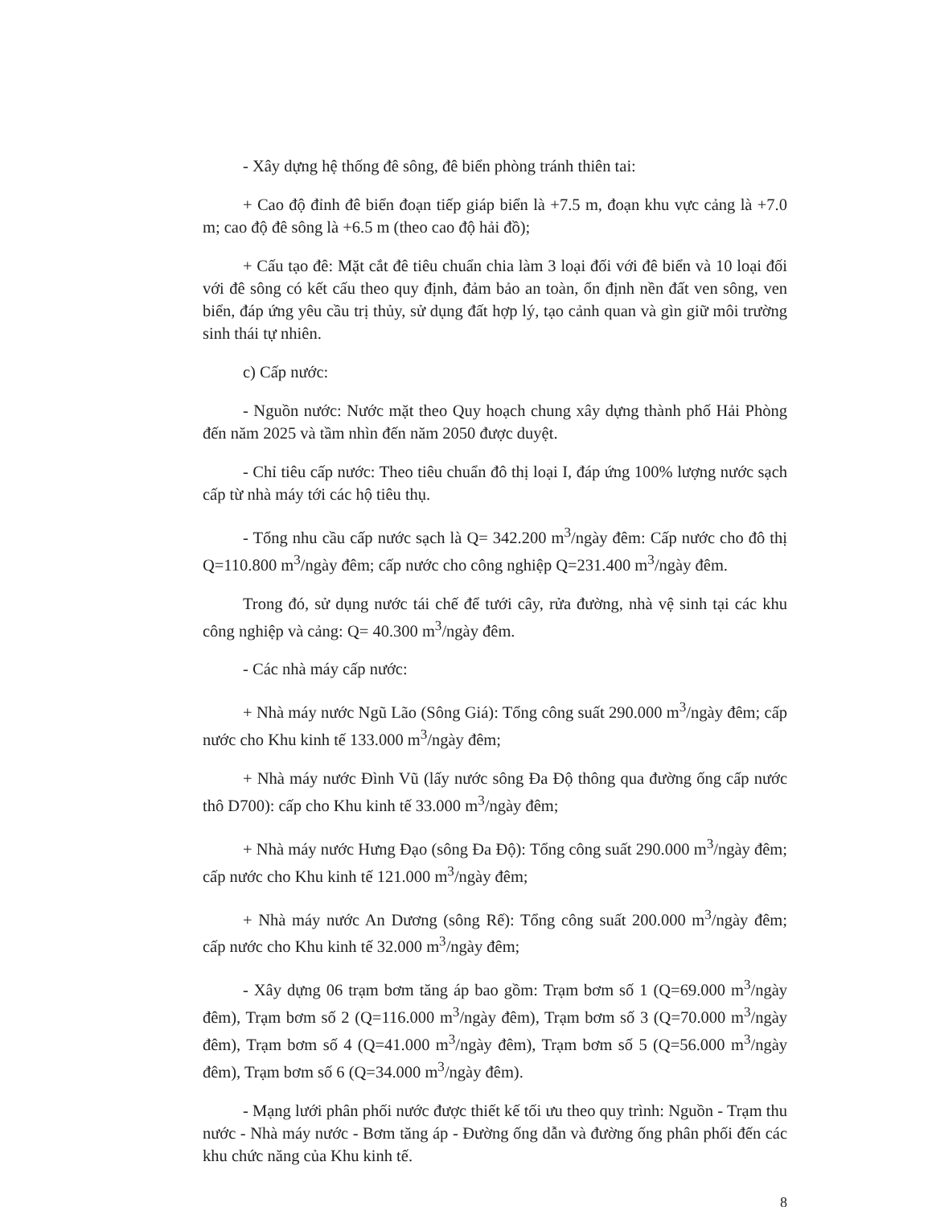- Xây dựng hệ thống đê sông, đê biển phòng tránh thiên tai:
+ Cao độ đỉnh đê biển đoạn tiếp giáp biển là +7.5 m, đoạn khu vực cảng là +7.0 m; cao độ đê sông là +6.5 m (theo cao độ hải đồ);
+ Cấu tạo đê: Mặt cắt đê tiêu chuẩn chia làm 3 loại đối với đê biển và 10 loại đối với đê sông có kết cấu theo quy định, đảm bảo an toàn, ổn định nền đất ven sông, ven biển, đáp ứng yêu cầu trị thủy, sử dụng đất hợp lý, tạo cảnh quan và gìn giữ môi trường sinh thái tự nhiên.
c) Cấp nước:
- Nguồn nước: Nước mặt theo Quy hoạch chung xây dựng thành phố Hải Phòng đến năm 2025 và tầm nhìn đến năm 2050 được duyệt.
- Chỉ tiêu cấp nước: Theo tiêu chuẩn đô thị loại I, đáp ứng 100% lượng nước sạch cấp từ nhà máy tới các hộ tiêu thụ.
- Tổng nhu cầu cấp nước sạch là Q= 342.200 m<sup>3</sup>/ngày đêm: Cấp nước cho đô thị Q=110.800 m<sup>3</sup>/ngày đêm; cấp nước cho công nghiệp Q=231.400 m<sup>3</sup>/ngày đêm.
Trong đó, sử dụng nước tái chế để tưới cây, rửa đường, nhà vệ sinh tại các khu công nghiệp và cảng: Q= 40.300 m<sup>3</sup>/ngày đêm.
- Các nhà máy cấp nước:
+ Nhà máy nước Ngũ Lão (Sông Giá): Tổng công suất 290.000 m<sup>3</sup>/ngày đêm; cấp nước cho Khu kinh tế 133.000 m<sup>3</sup>/ngày đêm;
+ Nhà máy nước Đình Vũ (lấy nước sông Đa Độ thông qua đường ống cấp nước thô D700): cấp cho Khu kinh tế 33.000 m<sup>3</sup>/ngày đêm;
+ Nhà máy nước Hưng Đạo (sông Đa Độ): Tổng công suất 290.000 m<sup>3</sup>/ngày đêm; cấp nước cho Khu kinh tế 121.000 m<sup>3</sup>/ngày đêm;
+ Nhà máy nước An Dương (sông Rế): Tổng công suất 200.000 m<sup>3</sup>/ngày đêm; cấp nước cho Khu kinh tế 32.000 m<sup>3</sup>/ngày đêm;
- Xây dựng 06 trạm bơm tăng áp bao gồm: Trạm bơm số 1 (Q=69.000 m<sup>3</sup>/ngày đêm), Trạm bơm số 2 (Q=116.000 m<sup>3</sup>/ngày đêm), Trạm bơm số 3 (Q=70.000 m<sup>3</sup>/ngày đêm), Trạm bơm số 4 (Q=41.000 m<sup>3</sup>/ngày đêm), Trạm bơm số 5 (Q=56.000 m<sup>3</sup>/ngày đêm), Trạm bơm số 6 (Q=34.000 m<sup>3</sup>/ngày đêm).
- Mạng lưới phân phối nước được thiết kế tối ưu theo quy trình: Nguồn - Trạm thu nước - Nhà máy nước - Bơm tăng áp - Đường ống dẫn và đường ống phân phối đến các khu chức năng của Khu kinh tế.
8